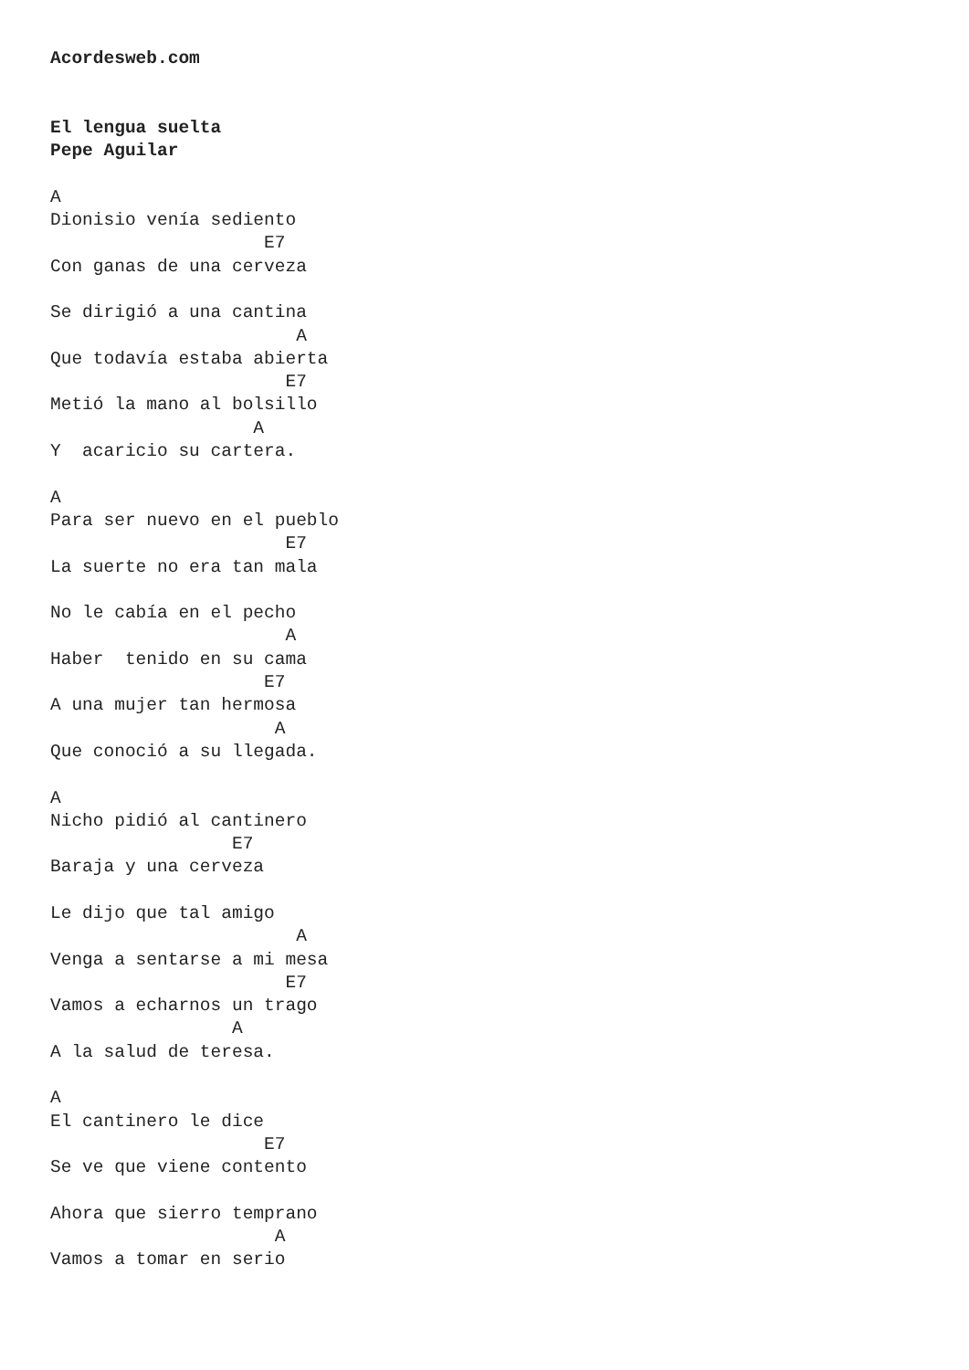Acordesweb.com


El lengua suelta
Pepe Aguilar

A
Dionisio venía sediento
                    E7
Con ganas de una cerveza

Se dirigió a una cantina
                       A
Que todavía estaba abierta
                      E7
Metió la mano al bolsillo
                   A
Y  acaricio su cartera.

A
Para ser nuevo en el pueblo
                      E7
La suerte no era tan mala

No le cabía en el pecho
                      A
Haber  tenido en su cama
                    E7
A una mujer tan hermosa
                     A
Que conoció a su llegada.

A
Nicho pidió al cantinero
                 E7
Baraja y una cerveza

Le dijo que tal amigo
                       A
Venga a sentarse a mi mesa
                      E7
Vamos a echarnos un trago
                 A
A la salud de teresa.

A
El cantinero le dice
                    E7
Se ve que viene contento

Ahora que sierro temprano
                     A
Vamos a tomar en serio